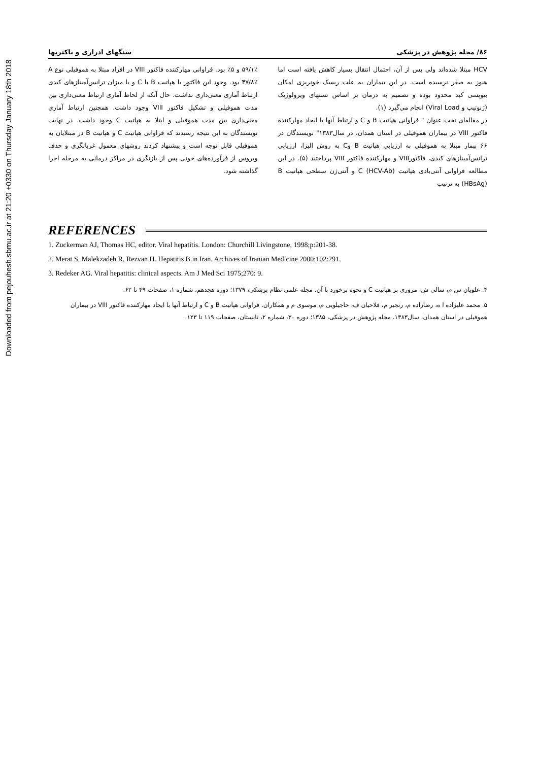Downloaded from pejouhesh.sbmu.ac.ir at 21:20 +0330 on Thursday January 18th 2018
۸۶/ مجله پژوهش در پزشکی سنگهای ادراری و باکتریها
HCV مبتلا شده‌اند ولی پس از آن، احتمال انتقال بسیار کاهش یافته است اما هنوز به صفر نرسیده است. در این بیماران به علت ریسک خونریزی امکان بیوپسی کبد محدود بوده و تصمیم به درمان بر اساس تستهای ویرولوژیک (ژنوتیپ و Viral Load) انجام می‌گیرد (۱).
در مقاله‌ای تحت عنوان " فراوانی هپاتیت B و C و ارتباط آنها با ایجاد مهارکننده فاکتور VIII در بیماران هموفیلی در استان همدان، در سال۱۳۸۳" نویسندگان در ۶۶ بیمار مبتلا به هموفیلی به ارزیابی هپاتیت B وC به روش الیزا، ارزیابی ترانس‌آمینازهای کبدی، فاکتورVIII و مهارکننده فاکتور VIII پرداختند (۵). در این مطالعه فراوانی آنتی‌بادی هپاتیت C (HCV-Ab) و آنتی‌ژن سطحی هپاتیت B (HBsAg) به ترتیب
۵۹/۱٪ و ۵٪ بود. فراوانی مهارکننده فاکتور VIII در افراد مبتلا به هموفیلی نوع A ۴۷/۸٪ بود. وجود این فاکتور با هپاتیت B یا C و یا میزان ترانس‌آمینازهای کبدی ارتباط آماری معنی‌داری نداشت. حال آنکه از لحاظ آماری ارتباط معنی‌داری بین مدت هموفیلی و تشکیل فاکتور VIII وجود داشت. همچنین ارتباط آماری معنی‌داری بین مدت هموفیلی و ابتلا به هپاتیت C وجود داشت. در نهایت نویسندگان به این نتیجه رسیدند که فراوانی هپاتیت C و هپاتیت B در مبتلایان به هموفیلی قابل توجه است و پیشنهاد کردند روشهای معمول غربالگری و حذف ویروس از فرآورده‌های خونی پس از بازنگری در مراکز درمانی به مرحله اجرا گذاشته شود.
REFERENCES
1. Zuckerman AJ, Thomas HC, editor. Viral hepatitis. London: Churchill Livingstone, 1998;p:201-38.
2. Merat S, Malekzadeh R, Rezvan H. Hepatitis B in Iran. Archives of Iranian Medicine 2000;102:291.
3. Redeker AG. Viral hepatitis: clinical aspects. Am J Med Sci 1975;270: 9.
۴. علویان س م، سالی ش. مروری بر هپاتیت C و نحوه برخورد با آن. مجله علمی نظام پزشکی، ۱۳۷۹؛ دوره هجدهم، شماره ۱، صفحات ۴۹ تا ۶۲.
۵. محمد علیزاده ا ه، رضازاده م، رنجبر م، فلاحیان ف، حاجیلویی م، موسوی م و همکاران. فراوانی هپاتیت B و C و ارتباط آنها با ایجاد مهارکننده فاکتور VIII در بیماران هموفیلی در استان همدان، سال۱۳۸۳. مجله پژوهش در پزشکی، ۱۳۸۵؛ دوره ۳۰، شماره ۲، تابستان، صفحات ۱۱۹ تا ۱۲۳.